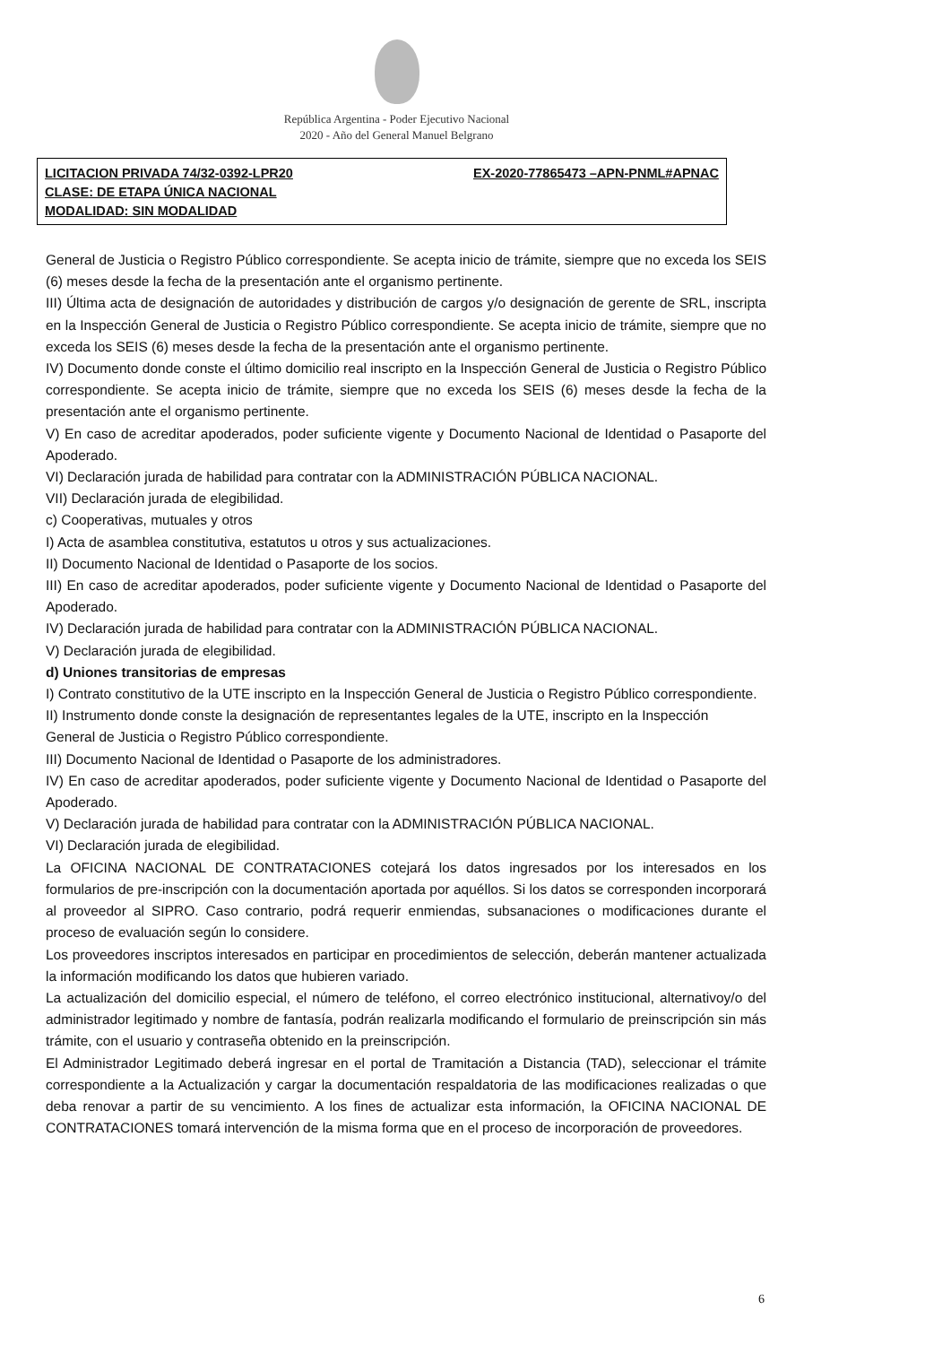República Argentina - Poder Ejecutivo Nacional
2020 - Año del General Manuel Belgrano
LICITACION PRIVADA 74/32-0392-LPR20 EX-2020-77865473 –APN-PNML#APNAC
CLASE: DE ETAPA ÚNICA NACIONAL
MODALIDAD: SIN MODALIDAD
General de Justicia o Registro Público correspondiente. Se acepta inicio de trámite, siempre que no exceda los SEIS (6) meses desde la fecha de la presentación ante el organismo pertinente.
III) Última acta de designación de autoridades y distribución de cargos y/o designación de gerente de SRL, inscripta en la Inspección General de Justicia o Registro Público correspondiente. Se acepta inicio de trámite, siempre que no exceda los SEIS (6) meses desde la fecha de la presentación ante el organismo pertinente.
IV) Documento donde conste el último domicilio real inscripto en la Inspección General de Justicia o Registro Público correspondiente. Se acepta inicio de trámite, siempre que no exceda los SEIS (6) meses desde la fecha de la presentación ante el organismo pertinente.
V) En caso de acreditar apoderados, poder suficiente vigente y Documento Nacional de Identidad o Pasaporte del Apoderado.
VI) Declaración jurada de habilidad para contratar con la ADMINISTRACIÓN PÚBLICA NACIONAL.
VII) Declaración jurada de elegibilidad.
c) Cooperativas, mutuales y otros
I) Acta de asamblea constitutiva, estatutos u otros y sus actualizaciones.
II) Documento Nacional de Identidad o Pasaporte de los socios.
III) En caso de acreditar apoderados, poder suficiente vigente y Documento Nacional de Identidad o Pasaporte del Apoderado.
IV) Declaración jurada de habilidad para contratar con la ADMINISTRACIÓN PÚBLICA NACIONAL.
V) Declaración jurada de elegibilidad.
d) Uniones transitorias de empresas
I) Contrato constitutivo de la UTE inscripto en la Inspección General de Justicia o Registro Público correspondiente.
II) Instrumento donde conste la designación de representantes legales de la UTE, inscripto en la Inspección
General de Justicia o Registro Público correspondiente.
III) Documento Nacional de Identidad o Pasaporte de los administradores.
IV) En caso de acreditar apoderados, poder suficiente vigente y Documento Nacional de Identidad o Pasaporte del Apoderado.
V) Declaración jurada de habilidad para contratar con la ADMINISTRACIÓN PÚBLICA NACIONAL.
VI) Declaración jurada de elegibilidad.
La OFICINA NACIONAL DE CONTRATACIONES cotejará los datos ingresados por los interesados en los formularios de pre-inscripción con la documentación aportada por aquéllos. Si los datos se corresponden incorporará al proveedor al SIPRO. Caso contrario, podrá requerir enmiendas, subsanaciones o modificaciones durante el proceso de evaluación según lo considere.
Los proveedores inscriptos interesados en participar en procedimientos de selección, deberán mantener actualizada la información modificando los datos que hubieren variado.
La actualización del domicilio especial, el número de teléfono, el correo electrónico institucional, alternativoy/o del administrador legitimado y nombre de fantasía, podrán realizarla modificando el formulario de preinscripción sin más trámite, con el usuario y contraseña obtenido en la preinscripción.
El Administrador Legitimado deberá ingresar en el portal de Tramitación a Distancia (TAD), seleccionar el trámite correspondiente a la Actualización y cargar la documentación respaldatoria de las modificaciones realizadas o que deba renovar a partir de su vencimiento. A los fines de actualizar esta información, la OFICINA NACIONAL DE CONTRATACIONES tomará intervención de la misma forma que en el proceso de incorporación de proveedores.
6